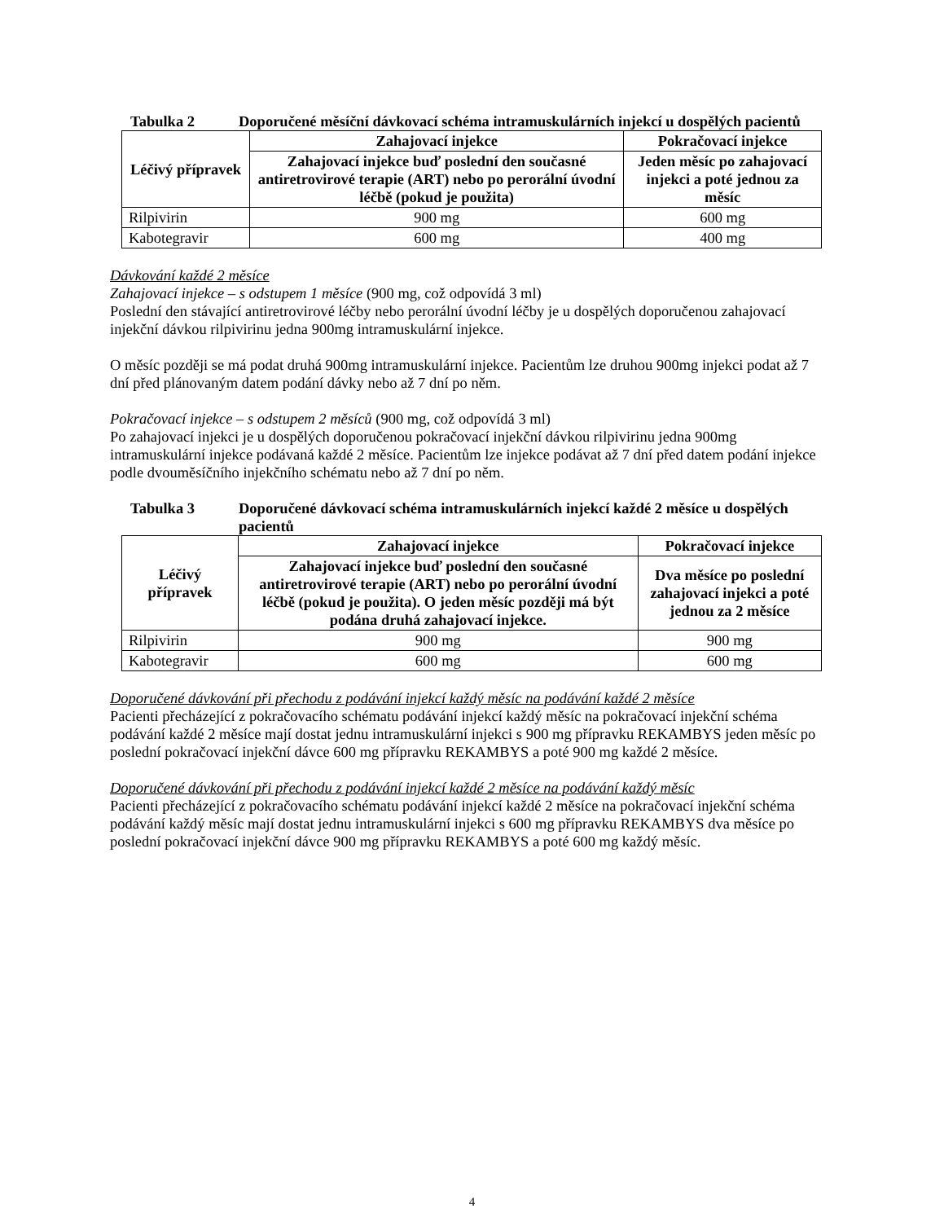Tabulka 2 Doporučené měsíční dávkovací schéma intramuskulárních injekcí u dospělých pacientů
| Léčivý přípravek | Zahajovací injekce | Pokračovací injekce |
| --- | --- | --- |
| | Zahajovací injekce buď poslední den současné antiretrovirové terapie (ART) nebo po perorální úvodní léčbě (pokud je použita) | Jeden měsíc po zahajovací injekci a poté jednou za měsíc |
| Rilpivirin | 900 mg | 600 mg |
| Kabotegravir | 600 mg | 400 mg |
Dávkování každé 2 měsíce
Zahajovací injekce – s odstupem 1 měsíce (900 mg, což odpovídá 3 ml)
Poslední den stávající antiretrovirové léčby nebo perorální úvodní léčby je u dospělých doporučenou zahajovací injekční dávkou rilpivirinu jedna 900mg intramuskulární injekce.
O měsíc později se má podat druhá 900mg intramuskulární injekce. Pacientům lze druhou 900mg injekci podat až 7 dní před plánovaným datem podání dávky nebo až 7 dní po něm.
Pokračovací injekce – s odstupem 2 měsíců (900 mg, což odpovídá 3 ml)
Po zahajovací injekci je u dospělých doporučenou pokračovací injekční dávkou rilpivirinu jedna 900mg intramuskulární injekce podávaná každé 2 měsíce. Pacientům lze injekce podávat až 7 dní před datem podání injekce podle dvouměsíčního injekčního schématu nebo až 7 dní po něm.
Tabulka 3 Doporučené dávkovací schéma intramuskulárních injekcí každé 2 měsíce u dospělých pacientů
| Léčivý přípravek | Zahajovací injekce | Pokračovací injekce |
| --- | --- | --- |
| | Zahajovací injekce buď poslední den současné antiretrovirové terapie (ART) nebo po perorální úvodní léčbě (pokud je použita). O jeden měsíc později má být podána druhá zahajovací injekce. | Dva měsíce po poslední zahajovací injekci a poté jednou za 2 měsíce |
| Rilpivirin | 900 mg | 900 mg |
| Kabotegravir | 600 mg | 600 mg |
Doporučené dávkování při přechodu z podávání injekcí každý měsíc na podávání každé 2 měsíce
Pacienti přecházející z pokračovacího schématu podávání injekcí každý měsíc na pokračovací injekční schéma podávání každé 2 měsíce mají dostat jednu intramuskulární injekci s 900 mg přípravku REKAMBYS jeden měsíc po poslední pokračovací injekční dávce 600 mg přípravku REKAMBYS a poté 900 mg každé 2 měsíce.
Doporučené dávkování při přechodu z podávání injekcí každé 2 měsíce na podávání každý měsíc
Pacienti přecházející z pokračovacího schématu podávání injekcí každé 2 měsíce na pokračovací injekční schéma podávání každý měsíc mají dostat jednu intramuskulární injekci s 600 mg přípravku REKAMBYS dva měsíce po poslední pokračovací injekční dávce 900 mg přípravku REKAMBYS a poté 600 mg každý měsíc.
4